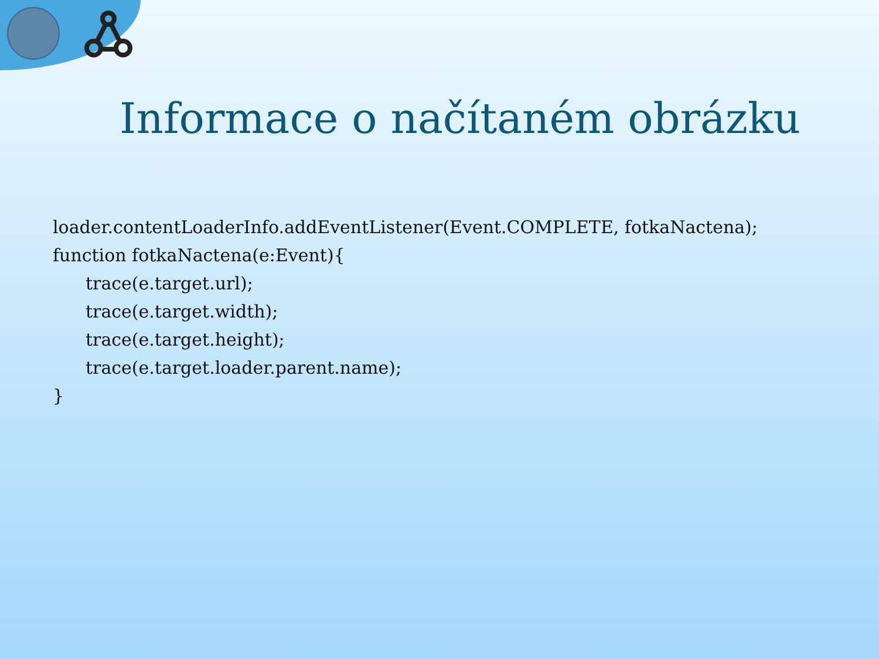Informace o načítaném obrázku
loader.contentLoaderInfo.addEventListener(Event.COMPLETE, fotkaNactena);
function fotkaNactena(e:Event){
trace(e.target.url);
trace(e.target.width);
trace(e.target.height);
trace(e.target.loader.parent.name);
}